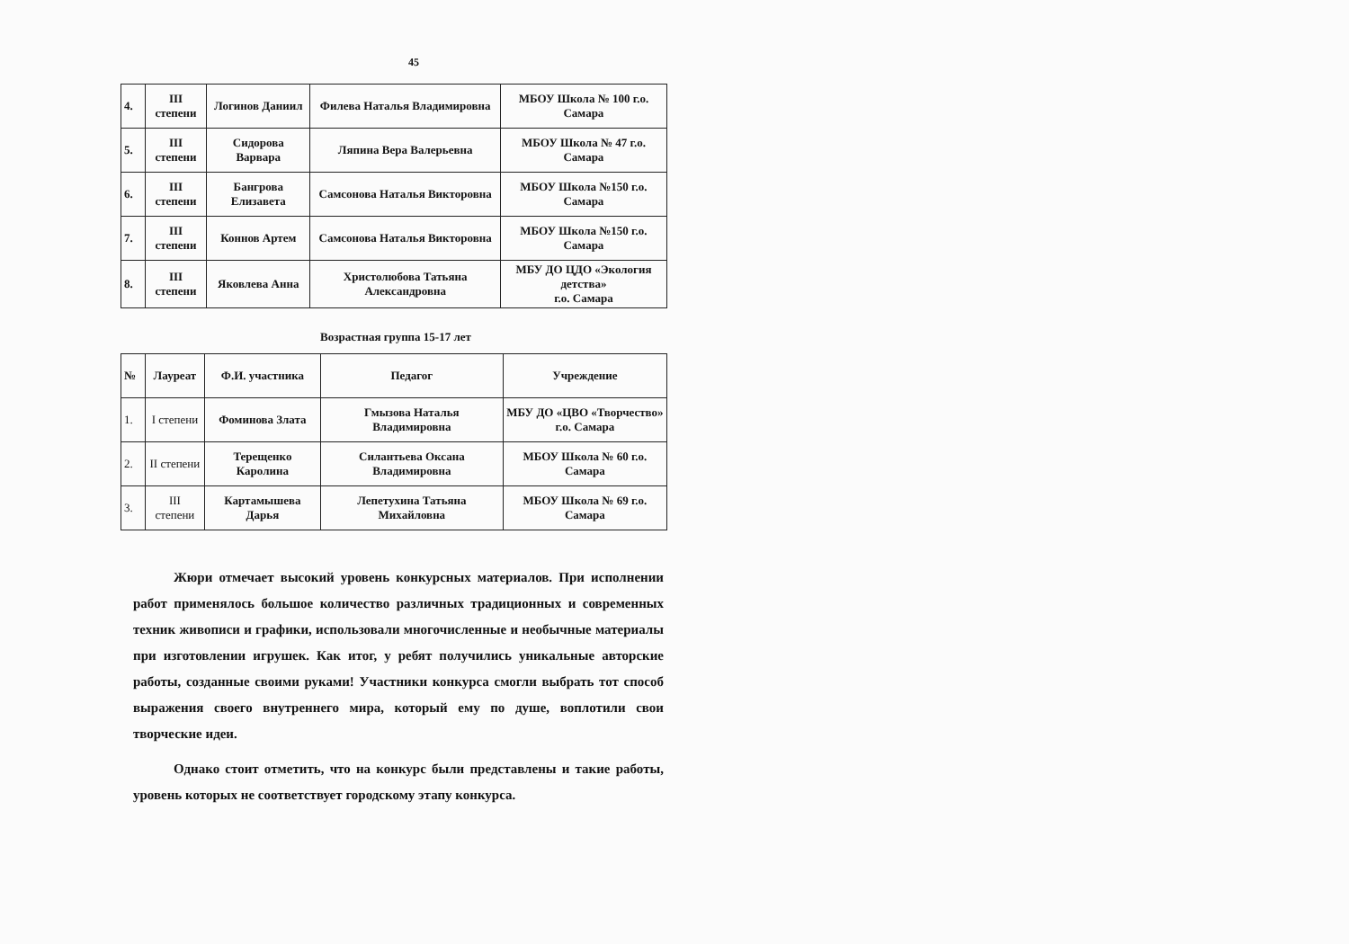45
| 4. | III степени | Логинов Даниил | Филева Наталья Владимировна | МБОУ Школа № 100 г.о. Самара |
| 5. | III степени | Сидорова Варвара | Ляпина Вера Валерьевна | МБОУ Школа № 47 г.о. Самара |
| 6. | III степени | Бангрова Елизавета | Самсонова Наталья Викторовна | МБОУ Школа №150 г.о. Самара |
| 7. | III степени | Коннов Артем | Самсонова Наталья Викторовна | МБОУ Школа №150 г.о. Самара |
| 8. | III степени | Яковлева Анна | Христолюбова Татьяна Александровна | МБУ ДО ЦДО «Экология детства» г.о. Самара |
Возрастная группа 15-17 лет
| № | Лауреат | Ф.И. участника | Педагог | Учреждение |
| --- | --- | --- | --- | --- |
| 1. | I степени | Фоминова Злата | Гмызова Наталья Владимировна | МБУ ДО «ЦВО «Творчество» г.о. Самара |
| 2. | II степени | Терещенко Каролина | Силантьева Оксана Владимировна | МБОУ Школа № 60 г.о. Самара |
| 3. | III степени | Картамышева Дарья | Лепетухина Татьяна Михайловна | МБОУ Школа № 69 г.о. Самара |
Жюри отмечает высокий уровень конкурсных материалов. При исполнении работ применялось большое количество различных традиционных и современных техник живописи и графики, использовали многочисленные и необычные материалы при изготовлении игрушек. Как итог, у ребят получились уникальные авторские работы, созданные своими руками! Участники конкурса смогли выбрать тот способ выражения своего внутреннего мира, который ему по душе, воплотили свои творческие идеи.
Однако стоит отметить, что на конкурс были представлены и такие работы, уровень которых не соответствует городскому этапу конкурса.